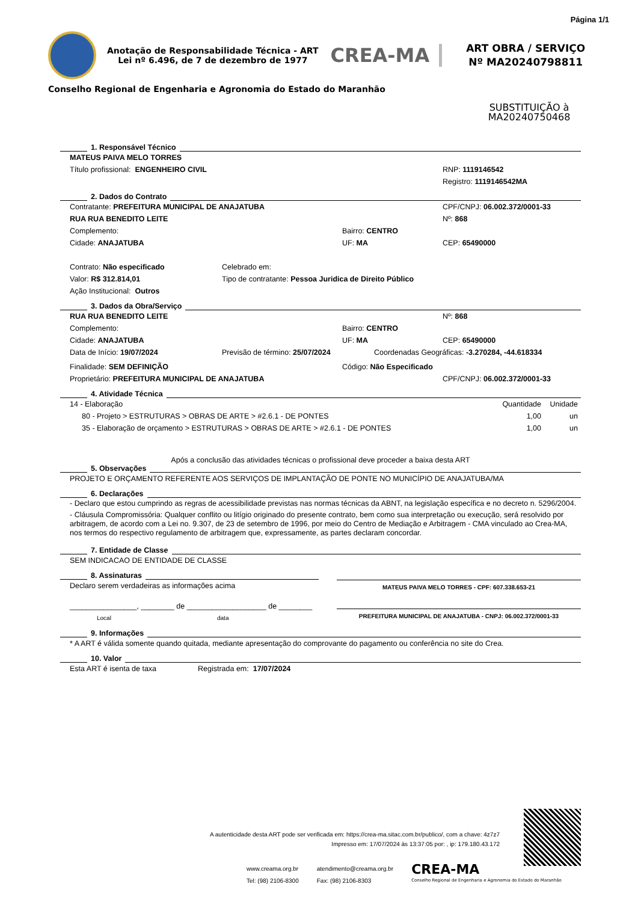Página 1/1
Anotação de Responsabilidade Técnica - ART
Lei nº 6.496, de 7 de dezembro de 1977
CREA-MA
ART OBRA / SERVIÇO
Nº MA20240798811
Conselho Regional de Engenharia e Agronomia do Estado do Maranhão
SUBSTITUIÇÃO à MA20240750468
1. Responsável Técnico
MATEUS PAIVA MELO TORRES
Título profissional: ENGENHEIRO CIVIL RNP: 1119146542
Registro: 1119146542MA
2. Dados do Contrato
Contratante: PREFEITURA MUNICIPAL DE ANAJATUBA CPF/CNPJ: 06.002.372/0001-33
RUA RUA BENEDITO LEITE Nº: 868
Complemento: Bairro: CENTRO
Cidade: ANAJATUBA UF: MA CEP: 65490000
Contrato: Não especificado Celebrado em:
Valor: R$ 312.814,01 Tipo de contratante: Pessoa Juridica de Direito Público
Ação Institucional: Outros
3. Dados da Obra/Serviço
RUA RUA BENEDITO LEITE Nº: 868
Complemento: Bairro: CENTRO
Cidade: ANAJATUBA UF: MA CEP: 65490000
Data de Início: 19/07/2024 Previsão de término: 25/07/2024 Coordenadas Geográficas: -3.270284, -44.618334
Finalidade: SEM DEFINIÇÃO Código: Não Especificado
Proprietário: PREFEITURA MUNICIPAL DE ANAJATUBA CPF/CNPJ: 06.002.372/0001-33
4. Atividade Técnica
| 14 - Elaboração | Quantidade | Unidade |
| 80 - Projeto > ESTRUTURAS > OBRAS DE ARTE > #2.6.1 - DE PONTES | 1,00 | un |
| 35 - Elaboração de orçamento > ESTRUTURAS > OBRAS DE ARTE > #2.6.1 - DE PONTES | 1,00 | un |
Após a conclusão das atividades técnicas o profissional deve proceder a baixa desta ART
5. Observações
PROJETO E ORÇAMENTO REFERENTE AOS SERVIÇOS DE IMPLANTAÇÃO DE PONTE NO MUNICÍPIO DE ANAJATUBA/MA
6. Declarações
- Declaro que estou cumprindo as regras de acessibilidade previstas nas normas técnicas da ABNT, na legislação específica e no decreto n. 5296/2004.
- Cláusula Compromissória: Qualquer conflito ou litígio originado do presente contrato, bem como sua interpretação ou execução, será resolvido por arbitragem, de acordo com a Lei no. 9.307, de 23 de setembro de 1996, por meio do Centro de Mediação e Arbitragem - CMA vinculado ao Crea-MA, nos termos do respectivo regulamento de arbitragem que, expressamente, as partes declaram concordar.
7. Entidade de Classe
SEM INDICACAO DE ENTIDADE DE CLASSE
8. Assinaturas
Declaro serem verdadeiras as informações acima
________________, ________ de ___________________ de ________
Local data
MATEUS PAIVA MELO TORRES - CPF: 607.338.653-21
PREFEITURA MUNICIPAL DE ANAJATUBA - CNPJ: 06.002.372/0001-33
9. Informações
* A ART é válida somente quando quitada, mediante apresentação do comprovante do pagamento ou conferência no site do Crea.
10. Valor
Esta ART é isenta de taxa Registrada em: 17/07/2024
A autenticidade desta ART pode ser verificada em: https://crea-ma.sitac.com.br/publico/, com a chave: 4z7z7
Impresso em: 17/07/2024 às 13:37:05 por: , ip: 179.180.43.172
www.creama.org.br
Tel: (98) 2106-8300
atendimento@creama.org.br
Fax: (98) 2106-8303
CREA-MA
Conselho Regional de Engenharia e Agronomia do Estado do Maranhão